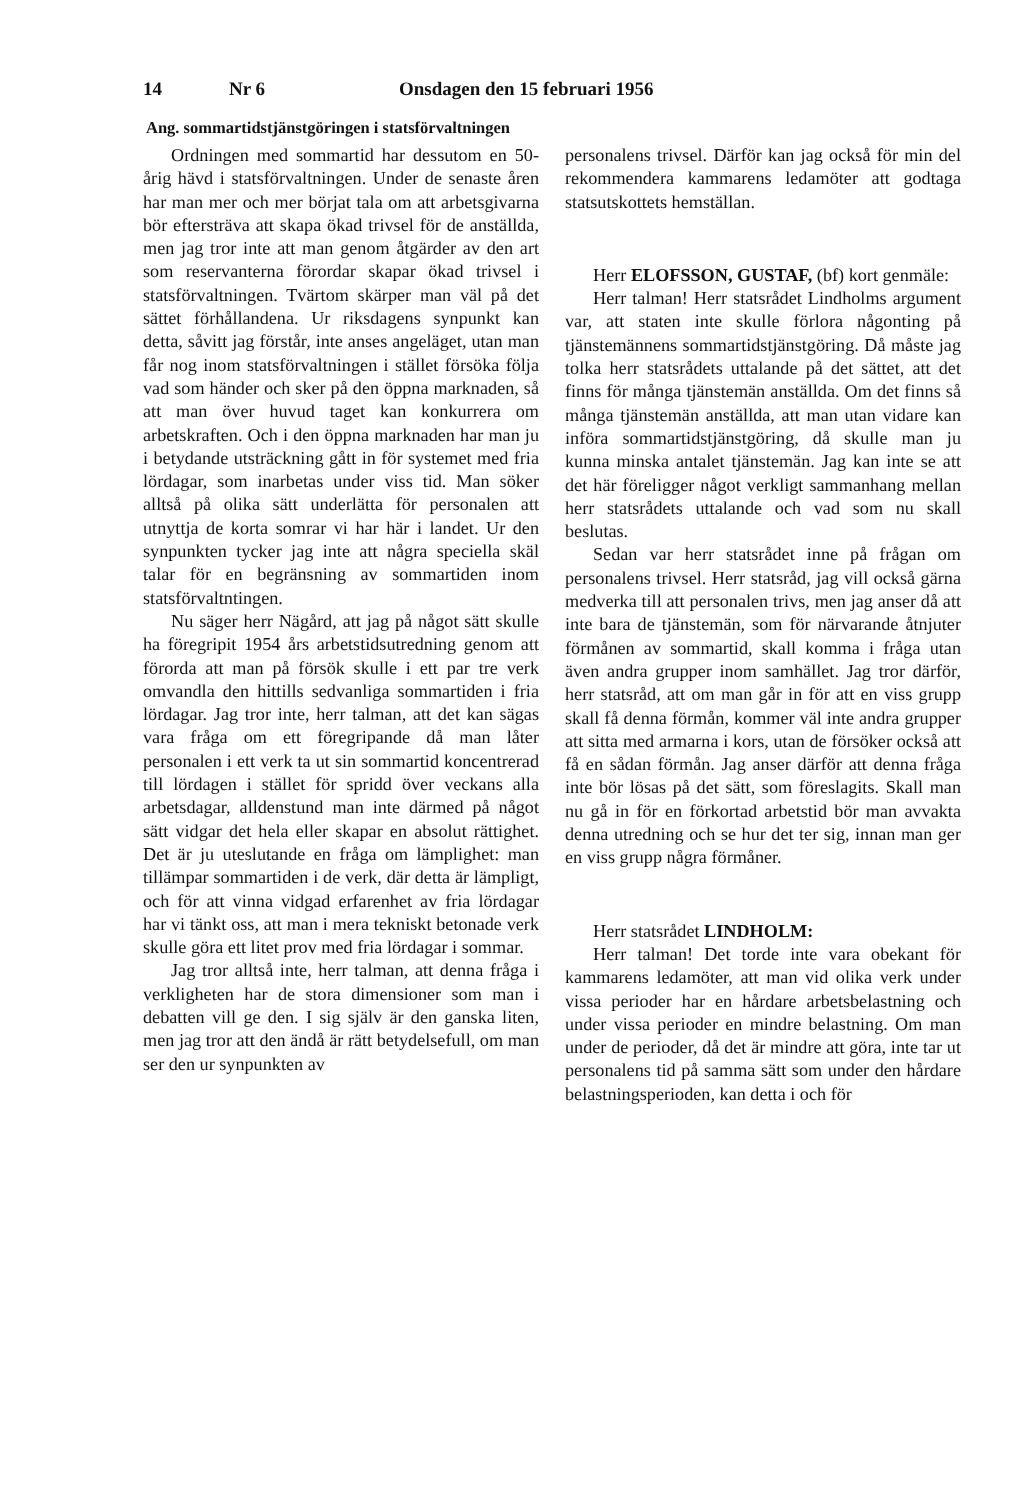14 Nr 6 Onsdagen den 15 februari 1956
Ang. sommartidstjänstgöringen i statsförvaltningen
Ordningen med sommartid har dessutom en 50-årig hävd i statsförvaltningen. Under de senaste åren har man mer och mer börjat tala om att arbetsgivarna bör eftersträva att skapa ökad trivsel för de anställda, men jag tror inte att man genom åtgärder av den art som reservanterna förordar skapar ökad trivsel i statsförvaltningen. Tvärtom skärper man väl på det sättet förhållandena. Ur riksdagens synpunkt kan detta, såvitt jag förstår, inte anses angeläget, utan man får nog inom statsförvaltningen i stället försöka följa vad som händer och sker på den öppna marknaden, så att man över huvud taget kan konkurrera om arbetskraften. Och i den öppna marknaden har man ju i betydande utsträckning gått in för systemet med fria lördagar, som inarbetas under viss tid. Man söker alltså på olika sätt underlätta för personalen att utnyttja de korta somrar vi har här i landet. Ur den synpunkten tycker jag inte att några speciella skäl talar för en begränsning av sommartiden inom statsförvaltntingen.
Nu säger herr Nägård, att jag på något sätt skulle ha föregripit 1954 års arbetstidsutredning genom att förorda att man på försök skulle i ett par tre verk omvandla den hittills sedvanliga sommartiden i fria lördagar. Jag tror inte, herr talman, att det kan sägas vara fråga om ett föregripande då man låter personalen i ett verk ta ut sin sommartid koncentrerad till lördagen i stället för spridd över veckans alla arbetsdagar, alldenstund man inte därmed på något sätt vidgar det hela eller skapar en absolut rättighet. Det är ju uteslutande en fråga om lämplighet: man tillämpar sommartiden i de verk, där detta är lämpligt, och för att vinna vidgad erfarenhet av fria lördagar har vi tänkt oss, att man i mera tekniskt betonade verk skulle göra ett litet prov med fria lördagar i sommar.
Jag tror alltså inte, herr talman, att denna fråga i verkligheten har de stora dimensioner som man i debatten vill ge den. I sig själv är den ganska liten, men jag tror att den ändå är rätt betydelsefull, om man ser den ur synpunkten av
personalens trivsel. Därför kan jag också för min del rekommendera kammarens ledamöter att godtaga statsutskottets hemställan.
Herr ELOFSSON, GUSTAF, (bf) kort genmäle:
Herr talman! Herr statsrådet Lindholms argument var, att staten inte skulle förlora någonting på tjänstemännens sommartidstjänstgöring. Då måste jag tolka herr statsrådets uttalande på det sättet, att det finns för många tjänstemän anställda. Om det finns så många tjänstemän anställda, att man utan vidare kan införa sommartidstjänstgöring, då skulle man ju kunna minska antalet tjänstemän. Jag kan inte se att det här föreligger något verkligt sammanhang mellan herr statsrådets uttalande och vad som nu skall beslutas.
Sedan var herr statsrådet inne på frågan om personalens trivsel. Herr statsråd, jag vill också gärna medverka till att personalen trivs, men jag anser då att inte bara de tjänstemän, som för närvarande åtnjuter förmånen av sommartid, skall komma i fråga utan även andra grupper inom samhället. Jag tror därför, herr statsråd, att om man går in för att en viss grupp skall få denna förmån, kommer väl inte andra grupper att sitta med armarna i kors, utan de försöker också att få en sådan förmån. Jag anser därför att denna fråga inte bör lösas på det sätt, som föreslagits. Skall man nu gå in för en förkortad arbetstid bör man avvakta denna utredning och se hur det ter sig, innan man ger en viss grupp några förmåner.
Herr statsrådet LINDHOLM:
Herr talman! Det torde inte vara obekant för kammarens ledamöter, att man vid olika verk under vissa perioder har en hårdare arbetsbelastning och under vissa perioder en mindre belastning. Om man under de perioder, då det är mindre att göra, inte tar ut personalens tid på samma sätt som under den hårdare belastningsperioden, kan detta i och för